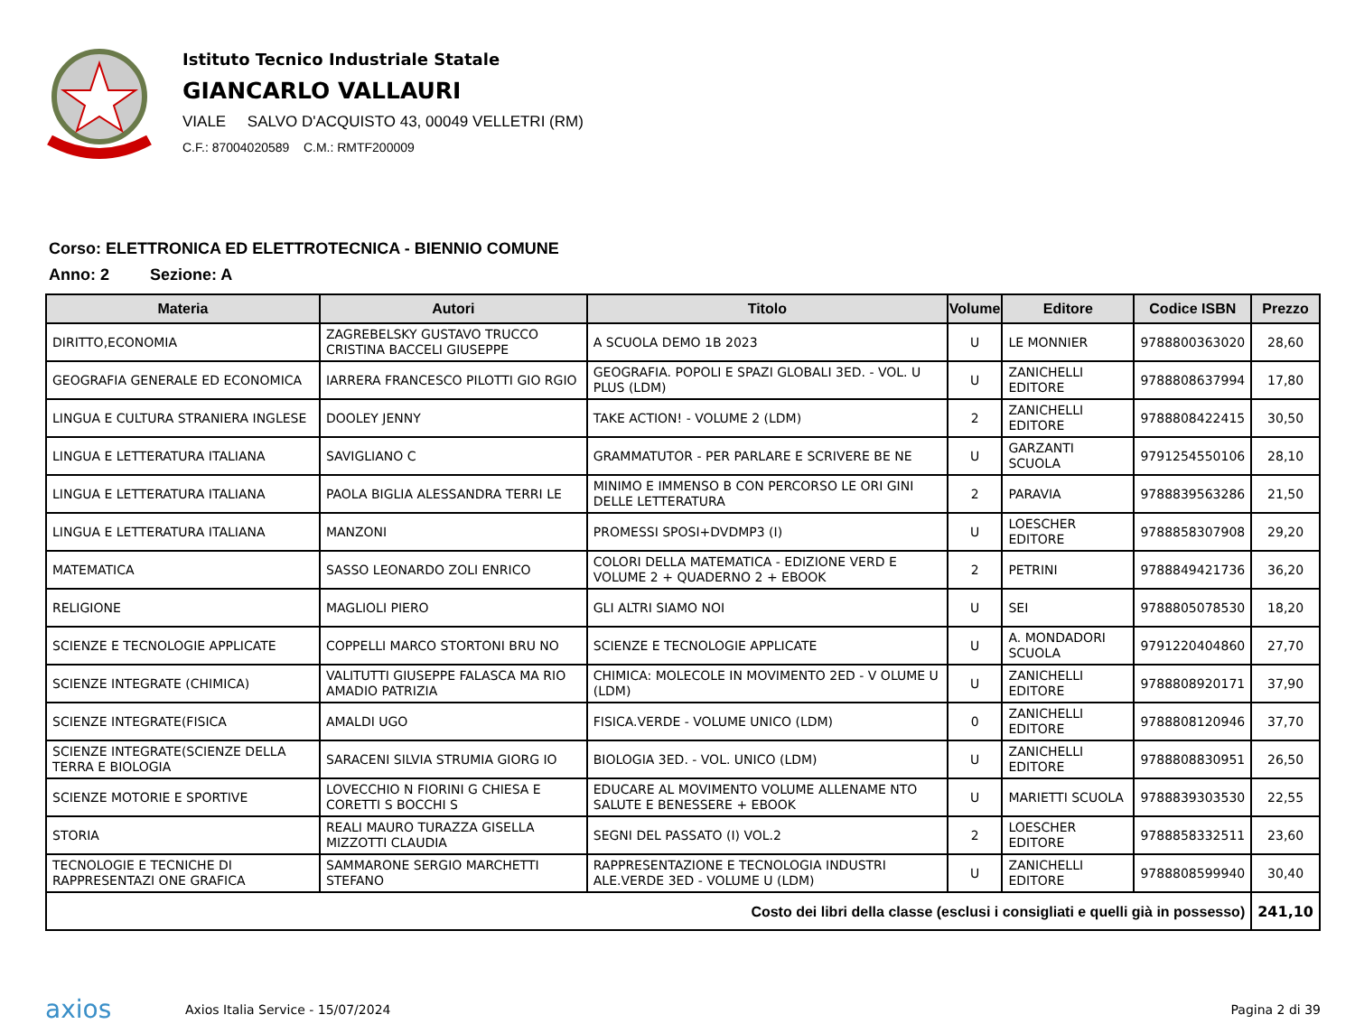Istituto Tecnico Industriale Statale
GIANCARLO VALLAURI
VIALE SALVO D'ACQUISTO 43, 00049 VELLETRI (RM)
C.F.: 87004020589 C.M.: RMTF200009
Corso: ELETTRONICA ED ELETTROTECNICA - BIENNIO COMUNE
Anno: 2 Sezione: A
| Materia | Autori | Titolo | Volume | Editore | Codice ISBN | Prezzo |
| --- | --- | --- | --- | --- | --- | --- |
| DIRITTO,ECONOMIA | ZAGREBELSKY GUSTAVO TRUCCO CRISTINA BACCELI GIUSEPPE | A SCUOLA DEMO 1B 2023 | U | LE MONNIER | 9788800363020 | 28,60 |
| GEOGRAFIA GENERALE ED ECONOMICA | IARRERA FRANCESCO PILOTTI GIO RGIO | GEOGRAFIA. POPOLI E SPAZI GLOBALI 3ED. - VOL. U PLUS (LDM) | U | ZANICHELLI EDITORE | 9788808637994 | 17,80 |
| LINGUA E CULTURA STRANIERA INGLESE | DOOLEY JENNY | TAKE ACTION! - VOLUME 2 (LDM) | 2 | ZANICHELLI EDITORE | 9788808422415 | 30,50 |
| LINGUA E LETTERATURA ITALIANA | SAVIGLIANO C | GRAMMATUTOR - PER PARLARE E SCRIVERE BE NE | U | GARZANTI SCUOLA | 9791254550106 | 28,10 |
| LINGUA E LETTERATURA ITALIANA | PAOLA BIGLIA ALESSANDRA TERRI LE | MINIMO E IMMENSO B CON PERCORSO LE ORI GINI DELLE LETTERATURA | 2 | PARAVIA | 9788839563286 | 21,50 |
| LINGUA E LETTERATURA ITALIANA | MANZONI | PROMESSI SPOSI+DVDMP3 (I) | U | LOESCHER EDITORE | 9788858307908 | 29,20 |
| MATEMATICA | SASSO LEONARDO ZOLI ENRICO | COLORI DELLA MATEMATICA - EDIZIONE VERD E VOLUME 2 + QUADERNO 2 + EBOOK | 2 | PETRINI | 9788849421736 | 36,20 |
| RELIGIONE | MAGLIOLI PIERO | GLI ALTRI SIAMO NOI | U | SEI | 9788805078530 | 18,20 |
| SCIENZE E TECNOLOGIE APPLICATE | COPPELLI MARCO STORTONI BRU NO | SCIENZE E TECNOLOGIE APPLICATE | U | A. MONDADORI SCUOLA | 9791220404860 | 27,70 |
| SCIENZE INTEGRATE (CHIMICA) | VALITUTTI GIUSEPPE FALASCA MA RIO AMADIO PATRIZIA | CHIMICA: MOLECOLE IN MOVIMENTO 2ED - V OLUME U (LDM) | U | ZANICHELLI EDITORE | 9788808920171 | 37,90 |
| SCIENZE INTEGRATE(FISICA | AMALDI UGO | FISICA.VERDE - VOLUME UNICO (LDM) | 0 | ZANICHELLI EDITORE | 9788808120946 | 37,70 |
| SCIENZE INTEGRATE(SCIENZE DELLA TERRA E BIOLOGIA | SARACENI SILVIA STRUMIA GIORG IO | BIOLOGIA 3ED. - VOL. UNICO (LDM) | U | ZANICHELLI EDITORE | 9788808830951 | 26,50 |
| SCIENZE MOTORIE E SPORTIVE | LOVECCHIO N FIORINI G CHIESA E CORETTI S BOCCHI S | EDUCARE AL MOVIMENTO VOLUME ALLENAME NTO SALUTE E BENESSERE + EBOOK | U | MARIETTI SCUOLA | 9788839303530 | 22,55 |
| STORIA | REALI MAURO TURAZZA GISELLA MIZZOTTI CLAUDIA | SEGNI DEL PASSATO (I) VOL.2 | 2 | LOESCHER EDITORE | 9788858332511 | 23,60 |
| TECNOLOGIE E TECNICHE DI RAPPRESENTAZI ONE GRAFICA | SAMMARONE SERGIO MARCHETTI STEFANO | RAPPRESENTAZIONE E TECNOLOGIA INDUSTRI ALE.VERDE 3ED - VOLUME U (LDM) | U | ZANICHELLI EDITORE | 9788808599940 | 30,40 |
| Costo dei libri della classe (esclusi i consigliati e quelli già in possesso) | | | | | | 241,10 |
axios Axios Italia Service - 15/07/2024 Pagina 2 di 39